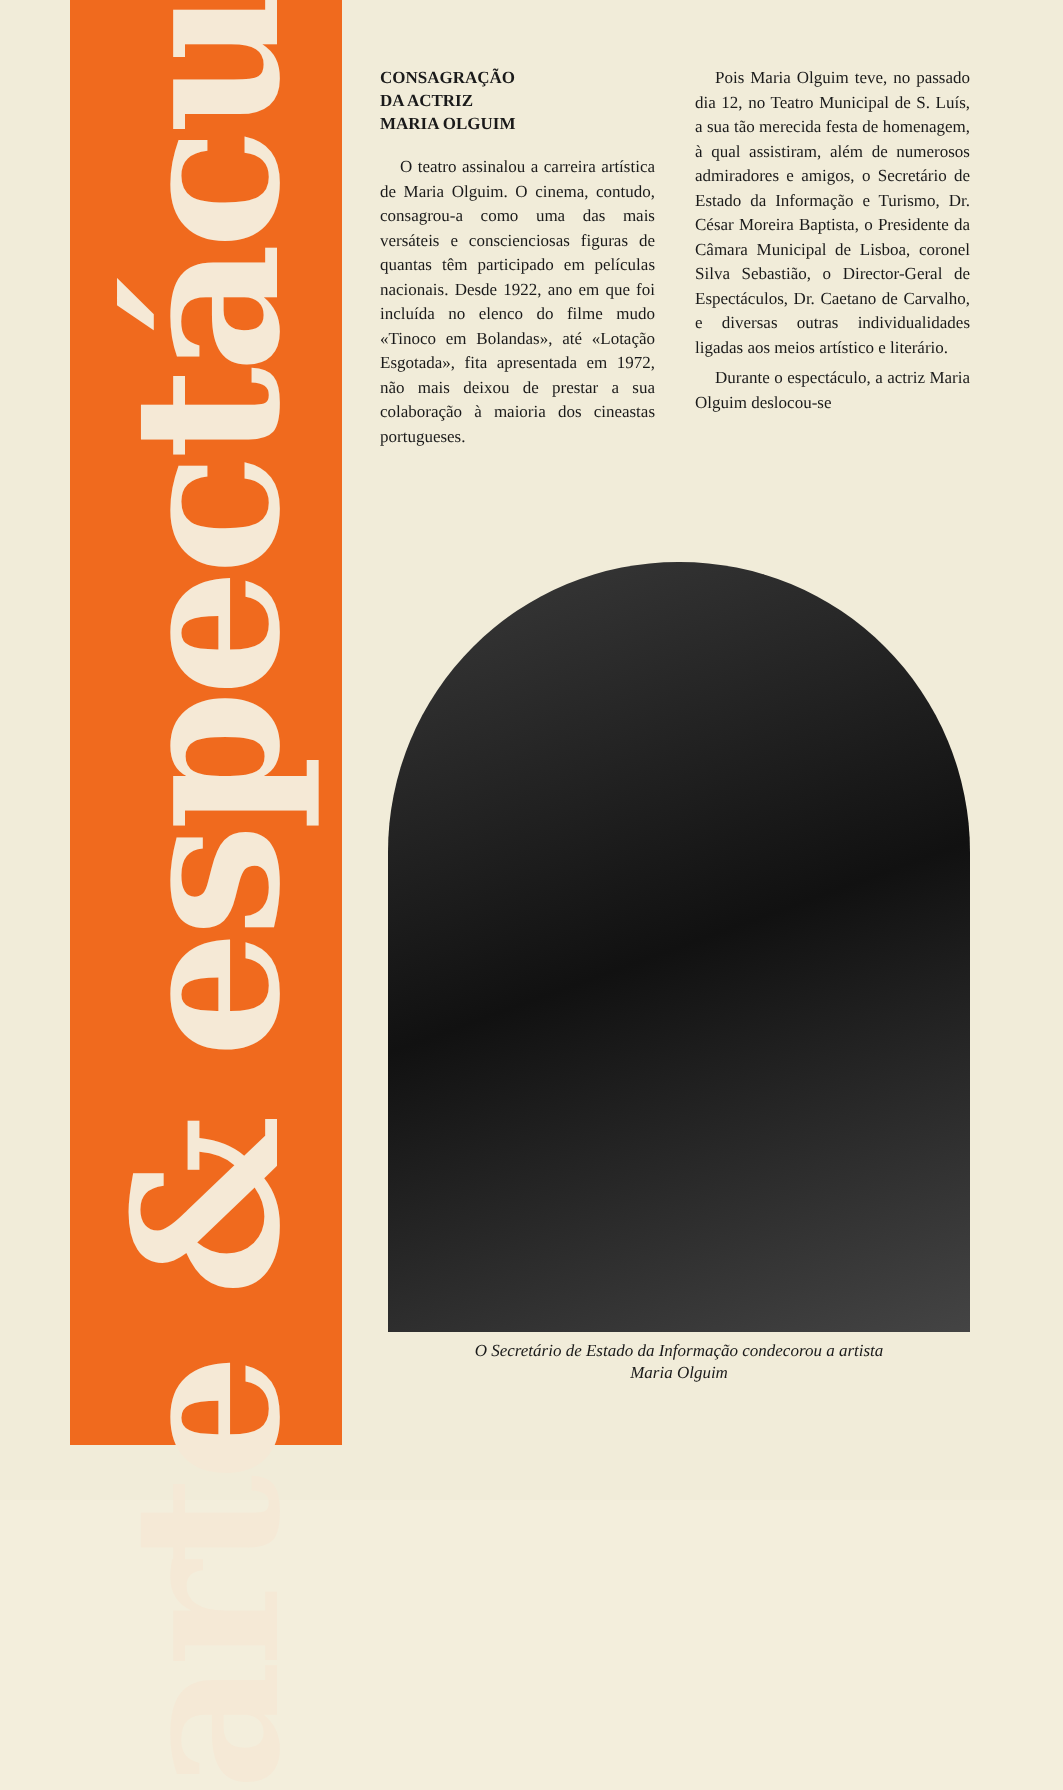arte & espectáculos
CONSAGRAÇÃO
DA ACTRIZ
MARIA OLGUIM
O teatro assinalou a carreira artística de Maria Olguim. O cinema, contudo, consagrou-a como uma das mais versáteis e conscienciosas figuras de quantas têm participado em películas nacionais. Desde 1922, ano em que foi incluída no elenco do filme mudo «Tinoco em Bolandas», até «Lotação Esgotada», fita apresentada em 1972, não mais deixou de prestar a sua colaboração à maioria dos cineastas portugueses.
Pois Maria Olguim teve, no passado dia 12, no Teatro Municipal de S. Luís, a sua tão merecida festa de homenagem, à qual assistiram, além de numerosos admiradores e amigos, o Secretário de Estado da Informação e Turismo, Dr. César Moreira Baptista, o Presidente da Câmara Municipal de Lisboa, coronel Silva Sebastião, o Director-Geral de Espectáculos, Dr. Caetano de Carvalho, e diversas outras individualidades ligadas aos meios artístico e literário.
Durante o espectáculo, a actriz Maria Olguim deslocou-se
O Secretário de Estado da Informação condecorou a artista
Maria Olguim